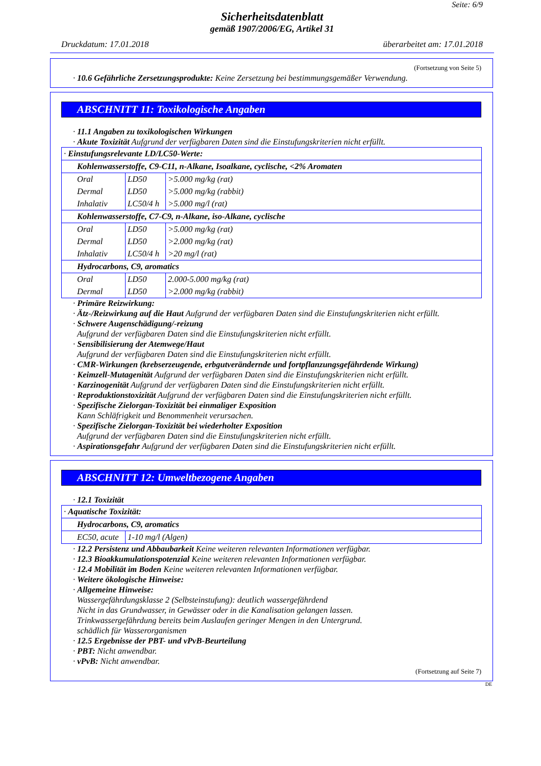Seite: 6/9
Sicherheitsdatenblatt
gemäß 1907/2006/EG, Artikel 31
Druckdatum: 17.01.2018 überarbeitet am: 17.01.2018
(Fortsetzung von Seite 5)
· 10.6 Gefährliche Zersetzungsprodukte: Keine Zersetzung bei bestimmungsgemäßer Verwendung.
ABSCHNITT 11: Toxikologische Angaben
· 11.1 Angaben zu toxikologischen Wirkungen
· Akute Toxizität Aufgrund der verfügbaren Daten sind die Einstufungskriterien nicht erfüllt.
| · Einstufungsrelevante LD/LC50-Werte: | | |
| Kohlenwasserstoffe, C9-C11, n-Alkane, Isoalkane, cyclische, <2% Aromaten | | |
| Oral | LD50 | >5.000 mg/kg (rat) |
| Dermal | LD50 | >5.000 mg/kg (rabbit) |
| Inhalativ | LC50/4 h | >5.000 mg/l (rat) |
| Kohlenwasserstoffe, C7-C9, n-Alkane, iso-Alkane, cyclische | | |
| Oral | LD50 | >5.000 mg/kg (rat) |
| Dermal | LD50 | >2.000 mg/kg (rat) |
| Inhalativ | LC50/4 h | >20 mg/l (rat) |
| Hydrocarbons, C9, aromatics | | |
| Oral | LD50 | 2.000-5.000 mg/kg (rat) |
| Dermal | LD50 | >2.000 mg/kg (rabbit) |
· Primäre Reizwirkung:
· Ätz-/Reizwirkung auf die Haut Aufgrund der verfügbaren Daten sind die Einstufungskriterien nicht erfüllt.
· Schwere Augenschädigung/-reizung
Aufgrund der verfügbaren Daten sind die Einstufungskriterien nicht erfüllt.
· Sensibilisierung der Atemwege/Haut
Aufgrund der verfügbaren Daten sind die Einstufungskriterien nicht erfüllt.
· CMR-Wirkungen (krebserzeugende, erbgutverändernde und fortpflanzungsgefährdende Wirkung)
· Keimzell-Mutagenität Aufgrund der verfügbaren Daten sind die Einstufungskriterien nicht erfüllt.
· Karzinogenität Aufgrund der verfügbaren Daten sind die Einstufungskriterien nicht erfüllt.
· Reproduktionstoxizität Aufgrund der verfügbaren Daten sind die Einstufungskriterien nicht erfüllt.
· Spezifische Zielorgan-Toxizität bei einmaliger Exposition
Kann Schläfrigkeit und Benommenheit verursachen.
· Spezifische Zielorgan-Toxizität bei wiederholter Exposition
Aufgrund der verfügbaren Daten sind die Einstufungskriterien nicht erfüllt.
· Aspirationsgefahr Aufgrund der verfügbaren Daten sind die Einstufungskriterien nicht erfüllt.
ABSCHNITT 12: Umweltbezogene Angaben
· 12.1 Toxizität
| · Aquatische Toxizität: | |
| Hydrocarbons, C9, aromatics | |
| EC50, acute | 1-10 mg/l (Algen) |
· 12.2 Persistenz und Abbaubarkeit Keine weiteren relevanten Informationen verfügbar.
· 12.3 Bioakkumulationspotenzial Keine weiteren relevanten Informationen verfügbar.
· 12.4 Mobilität im Boden Keine weiteren relevanten Informationen verfügbar.
· Weitere ökologische Hinweise:
· Allgemeine Hinweise:
Wassergefährdungsklasse 2 (Selbsteinstufung): deutlich wassergefährdend
Nicht in das Grundwasser, in Gewässer oder in die Kanalisation gelangen lassen.
Trinkwassergefährdung bereits beim Auslaufen geringer Mengen in den Untergrund.
schädlich für Wasserorganismen
· 12.5 Ergebnisse der PBT- und vPvB-Beurteilung
· PBT: Nicht anwendbar.
· vPvB: Nicht anwendbar.
(Fortsetzung auf Seite 7)
DE